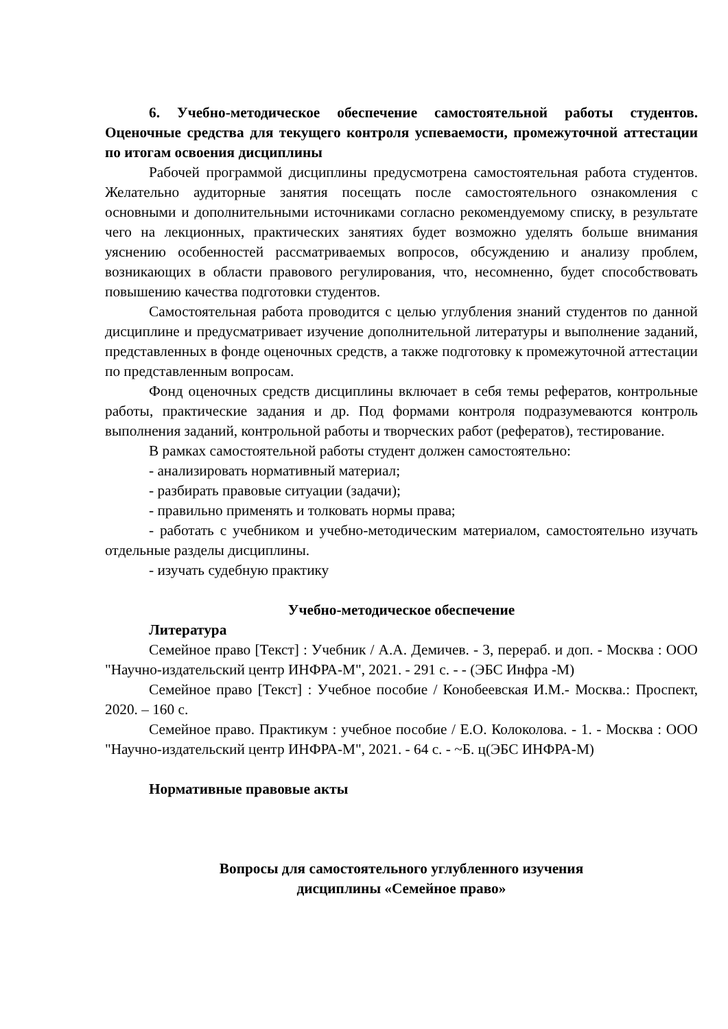6. Учебно-методическое обеспечение самостоятельной работы студентов. Оценочные средства для текущего контроля успеваемости, промежуточной аттестации по итогам освоения дисциплины
Рабочей программой дисциплины предусмотрена самостоятельная работа студентов. Желательно аудиторные занятия посещать после самостоятельного ознакомления с основными и дополнительными источниками согласно рекомендуемому списку, в результате чего на лекционных, практических занятиях будет возможно уделять больше внимания уяснению особенностей рассматриваемых вопросов, обсуждению и анализу проблем, возникающих в области правового регулирования, что, несомненно, будет способствовать повышению качества подготовки студентов.
Самостоятельная работа проводится с целью углубления знаний студентов по данной дисциплине и предусматривает изучение дополнительной литературы и выполнение заданий, представленных в фонде оценочных средств, а также подготовку к промежуточной аттестации по представленным вопросам.
Фонд оценочных средств дисциплины включает в себя темы рефератов, контрольные работы, практические задания и др. Под формами контроля подразумеваются контроль выполнения заданий, контрольной работы и творческих работ (рефератов), тестирование.
В рамках самостоятельной работы студент должен самостоятельно:
- анализировать нормативный материал;
- разбирать правовые ситуации (задачи);
- правильно применять и толковать нормы права;
- работать с учебником и учебно-методическим материалом, самостоятельно изучать отдельные разделы дисциплины.
- изучать судебную практику
Учебно-методическое обеспечение
Литература
Семейное право [Текст] : Учебник / А.А. Демичев. - 3, перераб. и доп. - Москва : ООО "Научно-издательский центр ИНФРА-М", 2021. - 291 с. - - (ЭБС Инфра -М)
Семейное право [Текст] : Учебное пособие / Конобеевская И.М.- Москва.: Проспект, 2020. – 160 с.
Семейное право. Практикум : учебное пособие / Е.О. Колоколова. - 1. - Москва : ООО "Научно-издательский центр ИНФРА-М", 2021. - 64 с. - ~Б. ц(ЭБС ИНФРА-М)
Нормативные правовые акты
Вопросы для самостоятельного углубленного изучения
дисциплины «Семейное право»